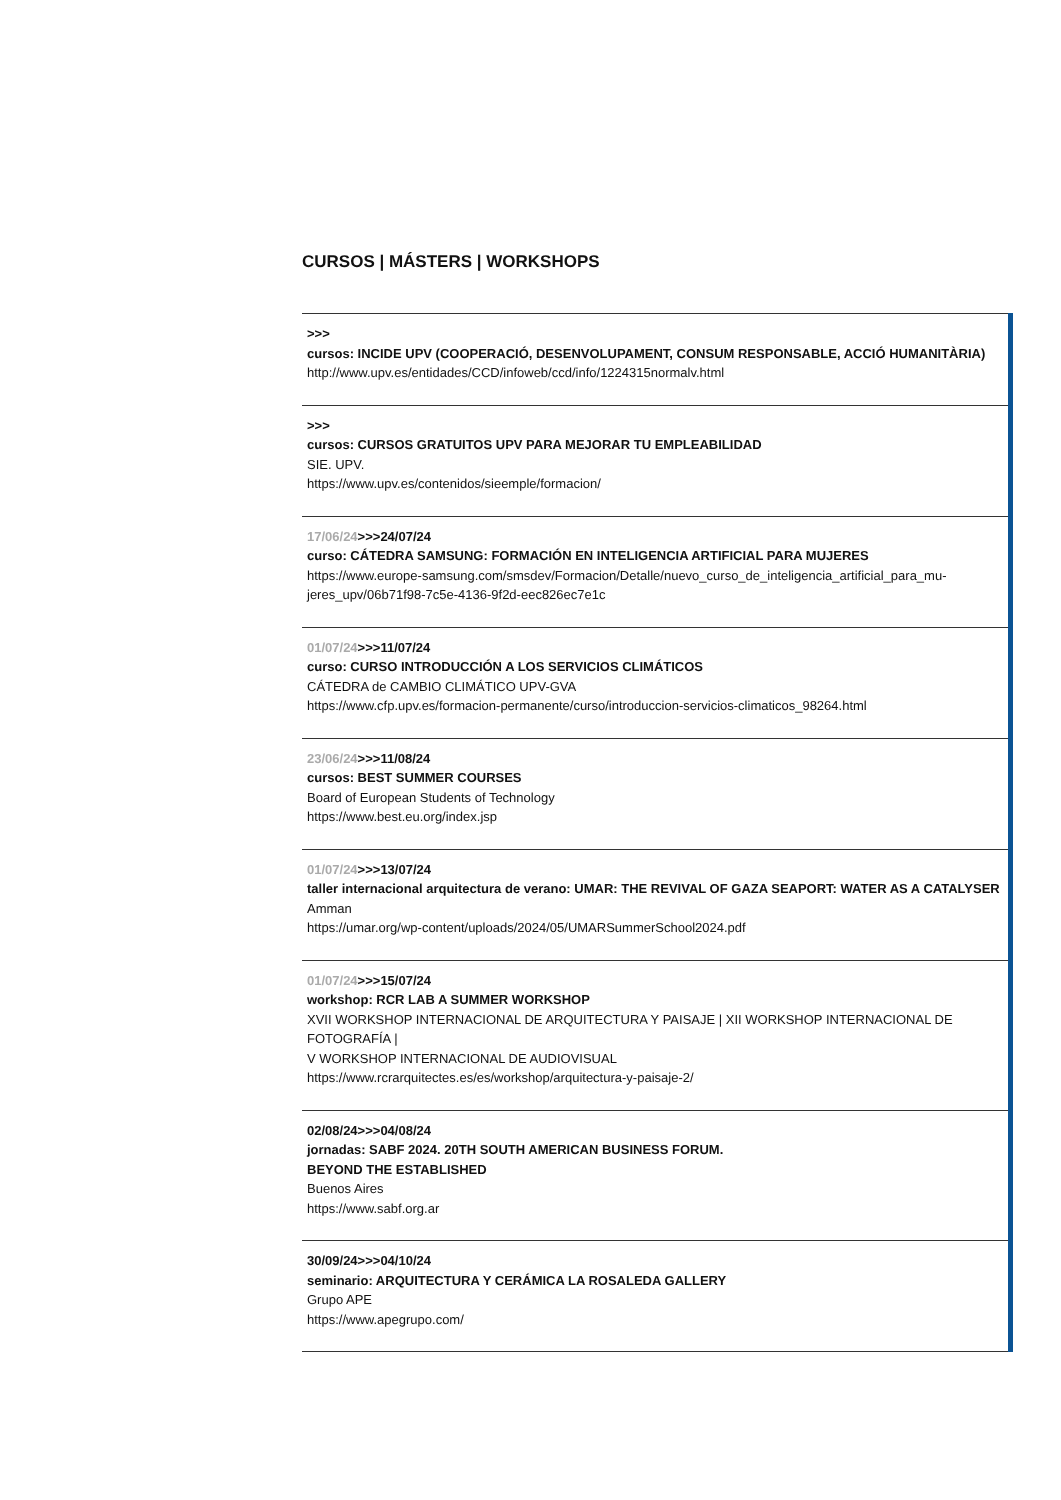CURSOS | MÁSTERS | WORKSHOPS
>>>
cursos: INCIDE UPV (COOPERACIÓ, DESENVOLUPAMENT, CONSUM RESPONSABLE, ACCIÓ HUMANITÀRIA)
http://www.upv.es/entidades/CCD/infoweb/ccd/info/1224315normalv.html
>>>
cursos: CURSOS GRATUITOS UPV PARA MEJORAR TU EMPLEABILIDAD
SIE. UPV.
https://www.upv.es/contenidos/sieemple/formacion/
17/06/24>>>24/07/24
curso: CÁTEDRA SAMSUNG: FORMACIÓN EN INTELIGENCIA ARTIFICIAL PARA MUJERES
https://www.europe-samsung.com/smsdev/Formacion/Detalle/nuevo_curso_de_inteligencia_artificial_para_mu-jeres_upv/06b71f98-7c5e-4136-9f2d-eec826ec7e1c
01/07/24>>>11/07/24
curso: CURSO INTRODUCCIÓN A LOS SERVICIOS CLIMÁTICOS
CÁTEDRA de CAMBIO CLIMÁTICO UPV-GVA
https://www.cfp.upv.es/formacion-permanente/curso/introduccion-servicios-climaticos_98264.html
23/06/24>>>11/08/24
cursos: BEST SUMMER COURSES
Board of European Students of Technology
https://www.best.eu.org/index.jsp
01/07/24>>>13/07/24
taller internacional arquitectura de verano: UMAR: THE REVIVAL OF GAZA SEAPORT: WATER AS A CATALYSER
Amman
https://umar.org/wp-content/uploads/2024/05/UMARSummerSchool2024.pdf
01/07/24>>>15/07/24
workshop: RCR LAB A SUMMER WORKSHOP
XVII WORKSHOP INTERNACIONAL DE ARQUITECTURA Y PAISAJE | XII WORKSHOP INTERNACIONAL DE FOTOGRAFÍA |
V WORKSHOP INTERNACIONAL DE AUDIOVISUAL
https://www.rcrarquitectes.es/es/workshop/arquitectura-y-paisaje-2/
02/08/24>>>04/08/24
jornadas: SABF 2024. 20TH SOUTH AMERICAN BUSINESS FORUM.
BEYOND THE ESTABLISHED
Buenos Aires
https://www.sabf.org.ar
30/09/24>>>04/10/24
seminario: ARQUITECTURA Y CERÁMICA LA ROSALEDA GALLERY
Grupo APE
https://www.apegrupo.com/